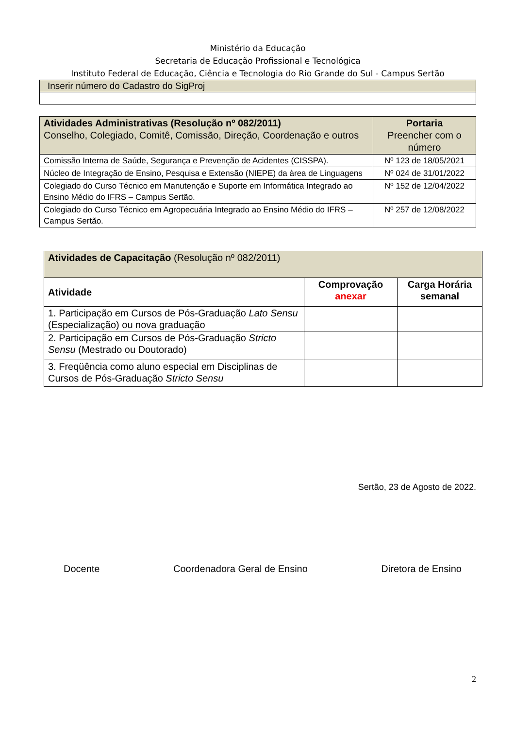Ministério da Educação
Secretaria de Educação Profissional e Tecnológica
Instituto Federal de Educação, Ciência e Tecnologia do Rio Grande do Sul - Campus Sertão
| Inserir número do Cadastro do SigProj |
| Atividades Administrativas (Resolução nº 082/2011) Conselho, Colegiado, Comitê, Comissão, Direção, Coordenação e outros | Portaria Preencher com o número |
| Comissão Interna de Saúde, Segurança e Prevenção de Acidentes (CISSPA). | Nº 123 de 18/05/2021 |
| Núcleo de Integração de Ensino, Pesquisa e Extensão (NIEPE) da àrea de Linguagens | Nº 024 de 31/01/2022 |
| Colegiado do Curso Técnico em Manutenção e Suporte em Informática Integrado ao Ensino Médio do IFRS – Campus Sertão. | Nº 152 de 12/04/2022 |
| Colegiado do Curso Técnico em Agropecuária Integrado ao Ensino Médio do IFRS – Campus Sertão. | Nº 257 de 12/08/2022 |
| Atividades de Capacitação (Resolução nº 082/2011) | | |
| Atividade | Comprovação anexar | Carga Horária semanal |
| 1. Participação em Cursos de Pós-Graduação Lato Sensu (Especialização) ou nova graduação | | |
| 2. Participação em Cursos de Pós-Graduação Stricto Sensu (Mestrado ou Doutorado) | | |
| 3. Freqüência como aluno especial em Disciplinas de Cursos de Pós-Graduação Stricto Sensu | | |
Sertão, 23 de Agosto de 2022.
Docente Coordenadora Geral de Ensino Diretora de Ensino
2